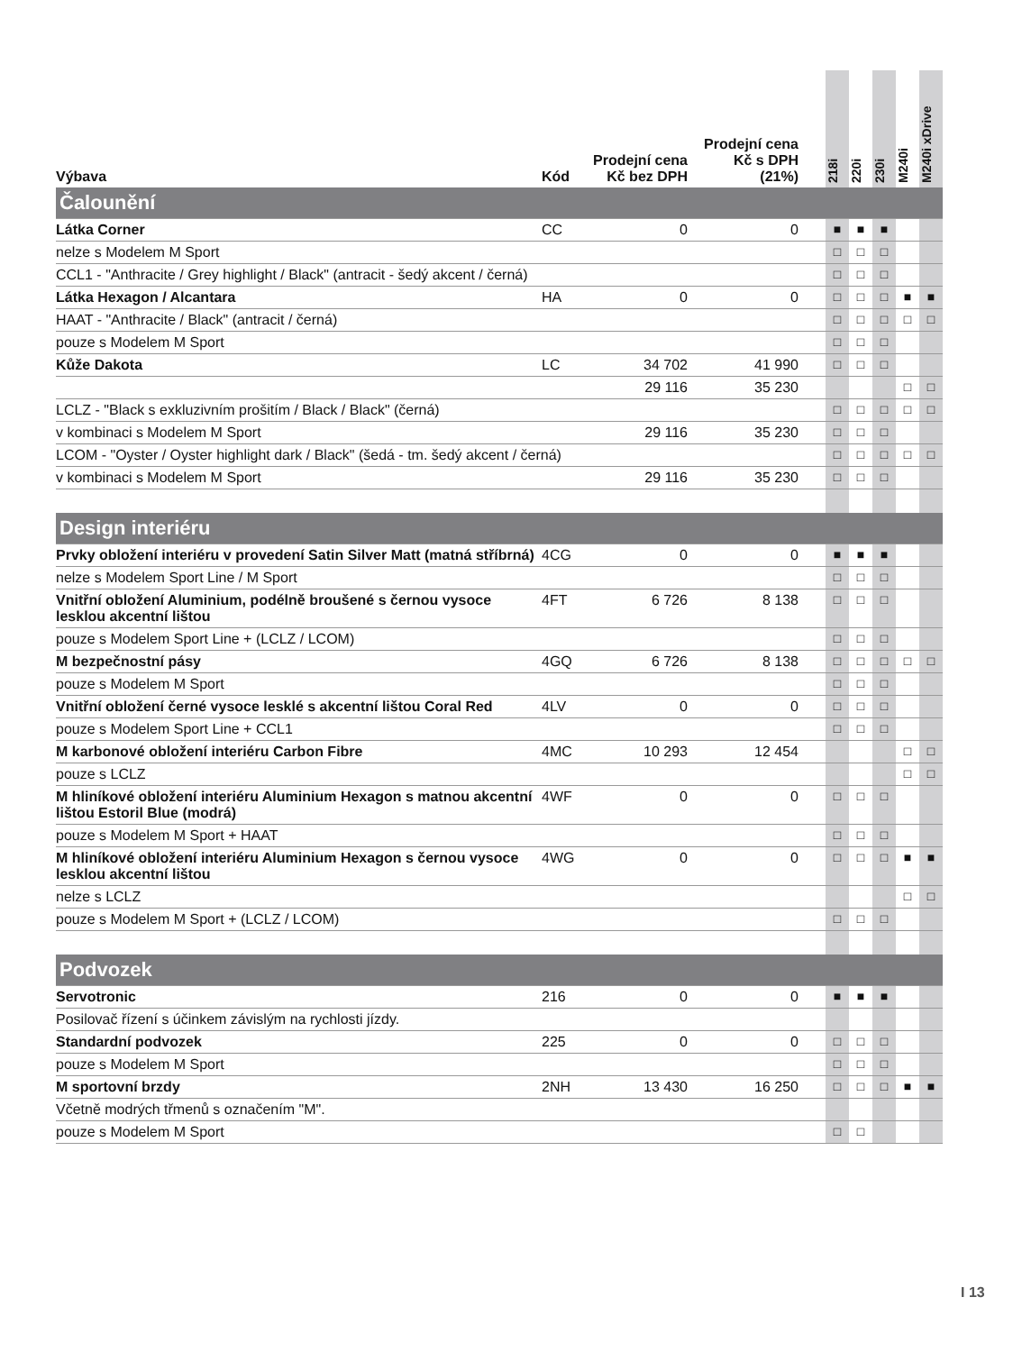| Výbava | Kód | Prodejní cena Kč bez DPH | Prodejní cena Kč s DPH (21%) | 218i | 220i | 230i | M240i | M240i xDrive |
| --- | --- | --- | --- | --- | --- | --- | --- | --- |
| Čalounění | | | | | | | | |
| Látka Corner | CC | 0 | 0 | ■ | ■ | ■ | | |
| nelze s Modelem M Sport | | | | □ | □ | □ | | |
| CCL1 - "Anthracite / Grey highlight / Black" (antracit - šedý akcent / černá) | | | | □ | □ | □ | | |
| Látka Hexagon / Alcantara | HA | 0 | 0 | □ | □ | □ | ■ | ■ |
| HAAT - "Anthracite / Black" (antracit / černá) | | | | □ | □ | □ | □ | □ |
| pouze s Modelem M Sport | | | | □ | □ | □ | | |
| Kůže Dakota | LC | 34 702 | 41 990 | □ | □ | □ | | |
| | | 29 116 | 35 230 | | | | □ | □ |
| LCLZ - "Black s exkluzivním prošitím / Black / Black" (černá) | | | | □ | □ | □ | □ | □ |
| v kombinaci s Modelem M Sport | | 29 116 | 35 230 | □ | □ | □ | | |
| LCOM - "Oyster / Oyster highlight dark / Black" (šedá - tm. šedý akcent / černá) | | | | □ | □ | □ | □ | □ |
| v kombinaci s Modelem M Sport | | 29 116 | 35 230 | □ | □ | □ | | |
| Design interiéru | | | | | | | | |
| Prvky obložení interiéru v provedení Satin Silver Matt (matná stříbrná) | 4CG | 0 | 0 | ■ | ■ | ■ | | |
| nelze s Modelem Sport Line / M Sport | | | | □ | □ | □ | | |
| Vnitřní obložení Aluminium, podélně broušené s černou vysoce lesklou akcentní lištou | 4FT | 6 726 | 8 138 | □ | □ | □ | | |
| pouze s Modelem Sport Line + (LCLZ / LCOM) | | | | □ | □ | □ | | |
| M bezpečnostní pásy | 4GQ | 6 726 | 8 138 | □ | □ | □ | □ | □ |
| pouze s Modelem M Sport | | | | □ | □ | □ | | |
| Vnitřní obložení černé vysoce lesklé s akcentní lištou Coral Red | 4LV | 0 | 0 | □ | □ | □ | | |
| pouze s Modelem Sport Line + CCL1 | | | | □ | □ | □ | | |
| M karbonové obložení interiéru Carbon Fibre | 4MC | 10 293 | 12 454 | | | | □ | □ |
| pouze s LCLZ | | | | | | | □ | □ |
| M hliníkové obložení interiéru Aluminium Hexagon s matnou akcentní lištou Estoril Blue (modrá) | 4WF | 0 | 0 | □ | □ | □ | | |
| pouze s Modelem M Sport + HAAT | | | | □ | □ | □ | | |
| M hliníkové obložení interiéru Aluminium Hexagon s černou vysoce lesklou akcentní lištou | 4WG | 0 | 0 | □ | □ | □ | ■ | ■ |
| nelze s LCLZ | | | | | | | □ | □ |
| pouze s Modelem M Sport + (LCLZ / LCOM) | | | | □ | □ | □ | | |
| Podvozek | | | | | | | | |
| Servotronic | 216 | 0 | 0 | ■ | ■ | ■ | | |
| Posilovač řízení s účinkem závislým na rychlosti jízdy. | | | | | | | | |
| Standardní podvozek | 225 | 0 | 0 | □ | □ | □ | | |
| pouze s Modelem M Sport | | | | □ | □ | □ | | |
| M sportovní brzdy | 2NH | 13 430 | 16 250 | □ | □ | □ | ■ | ■ |
| Včetně modrých třmenů s označením "M". | | | | | | | | |
| pouze s Modelem M Sport | | | | □ | □ | | | |
I 13